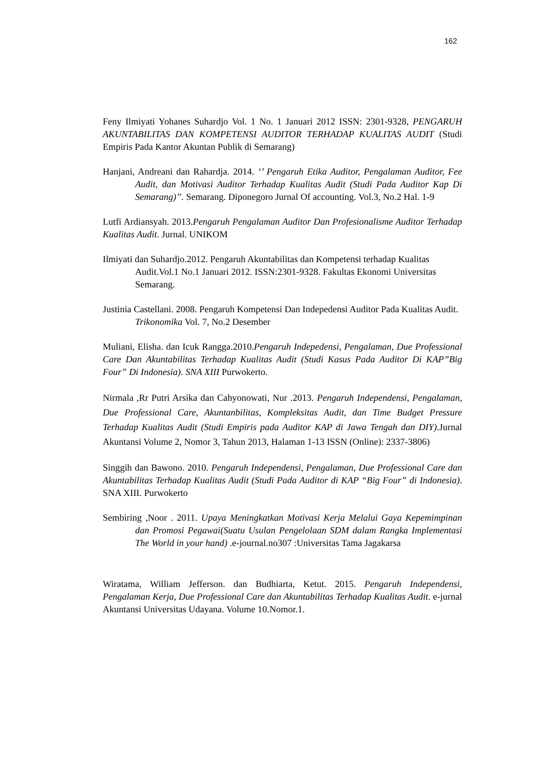162
Feny Ilmiyati Yohanes Suhardjo Vol. 1 No. 1 Januari 2012 ISSN: 2301-9328, PENGARUH AKUNTABILITAS DAN KOMPETENSI AUDITOR TERHADAP KUALITAS AUDIT (Studi Empiris Pada Kantor Akuntan Publik di Semarang)
Hanjani, Andreani dan Rahardja. 2014. ‘’ Pengaruh Etika Auditor, Pengalaman Auditor, Fee Audit, dan Motivasi Auditor Terhadap Kualitas Audit (Studi Pada Auditor Kap Di Semarang)’’. Semarang. Diponegoro Jurnal Of accounting. Vol.3, No.2 Hal. 1-9
Lutfi Ardiansyah. 2013.Pengaruh Pengalaman Auditor Dan Profesionalisme Auditor Terhadap Kualitas Audit. Jurnal. UNIKOM
Ilmiyati dan Suhardjo.2012. Pengaruh Akuntabilitas dan Kompetensi terhadap Kualitas Audit.Vol.1 No.1 Januari 2012. ISSN:2301-9328. Fakultas Ekonomi Universitas Semarang.
Justinia Castellani. 2008. Pengaruh Kompetensi Dan Indepedensi Auditor Pada Kualitas Audit. Trikonomika Vol. 7, No.2 Desember
Muliani, Elisha. dan Icuk Rangga.2010.Pengaruh Indepedensi, Pengalaman, Due Professional Care Dan Akuntabilitas Terhadap Kualitas Audit (Studi Kasus Pada Auditor Di KAP”Big Four” Di Indonesia). SNA XIII Purwokerto.
Nirmala ,Rr Putri Arsika dan Cahyonowati, Nur .2013. Pengaruh Independensi, Pengalaman, Due Professional Care, Akuntanbilitas, Kompleksitas Audit, dan Time Budget Pressure Terhadap Kualitas Audit (Studi Empiris pada Auditor KAP di Jawa Tengah dan DIY). Jurnal Akuntansi Volume 2, Nomor 3, Tahun 2013, Halaman 1-13 ISSN (Online): 2337-3806)
Singgih dan Bawono. 2010. Pengaruh Independensi, Pengalaman, Due Professional Care dan Akuntabilitas Terhadap Kualitas Audit (Studi Pada Auditor di KAP “Big Four” di Indonesia). SNA XIII. Purwokerto
Sembiring ,Noor . 2011. Upaya Meningkatkan Motivasi Kerja Melalui Gaya Kepemimpinan dan Promosi Pegawai(Suatu Usulan Pengelolaan SDM dalam Rangka Implementasi The World in your hand) .e-journal.no307 :Universitas Tama Jagakarsa
Wiratama, William Jefferson. dan Budhiarta, Ketut. 2015. Pengaruh Independensi, Pengalaman Kerja, Due Professional Care dan Akuntabilitas Terhadap Kualitas Audit. e-jurnal Akuntansi Universitas Udayana. Volume 10.Nomor.1.